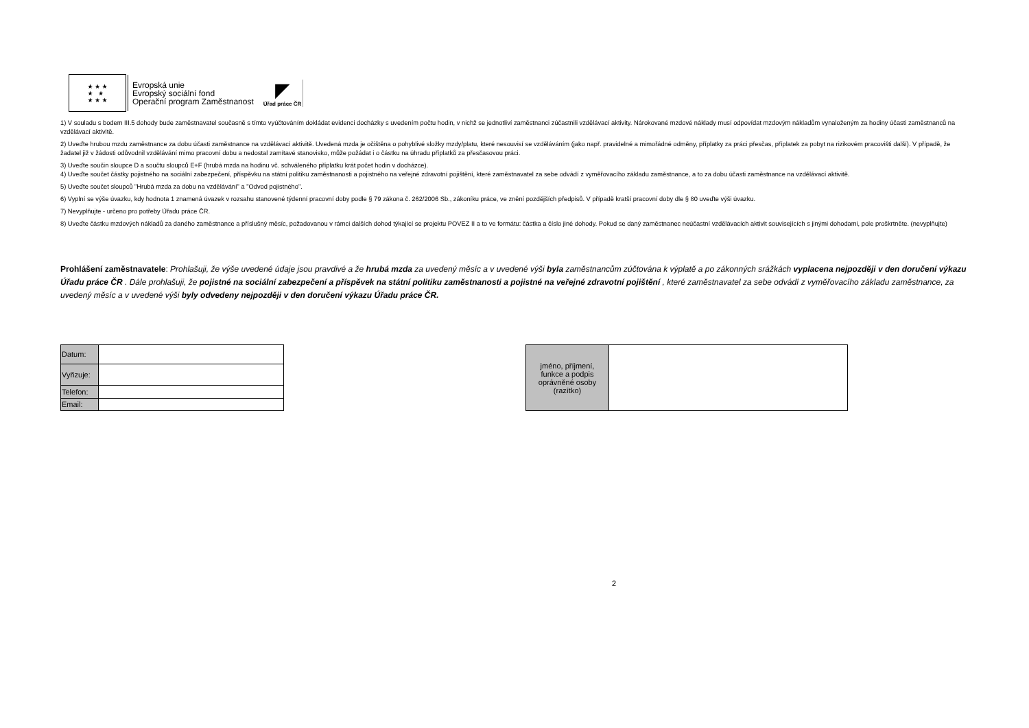★ ★ ★
★ ★
★ ★ ★
Evropská unie
Evropský sociální fond
Operační program Zaměstnanost
◤
Úřad práce ČR
1) V souladu s bodem III.5 dohody bude zaměstnavatel současně s tímto vyúčtováním dokládat evidenci docházky s uvedením počtu hodin, v nichž se jednotliví zaměstnanci zúčastnili vzdělávací aktivity. Nárokované mzdové náklady musí odpovídat mzdovým nákladům vynaloženým za hodiny účasti zaměstnanců na vzdělávací aktivitě.
2) Uveďte hrubou mzdu zaměstnance za dobu účasti zaměstnance na vzdělávací aktivitě. Uvedená mzda je očištěna o pohyblivé složky mzdy/platu, které nesouvisí se vzděláváním (jako např. pravidelné a mimořádné odměny, příplatky za práci přesčas, příplatek za pobyt na rizikovém pracovišti další). V případě, že žadatel již v žádosti odůvodnil vzdělávání mimo pracovní dobu a nedostal zamítavé stanovisko, může požádat i o částku na úhradu příplatků za přesčasovou práci.
3) Uveďte součin sloupce D a součtu sloupců E+F (hrubá mzda na hodinu vč. schváleného příplatku krát počet hodin v docházce).
4) Uveďte součet částky pojistného na sociální zabezpečení, příspěvku na státní politiku zaměstnanosti a pojistného na veřejné zdravotní pojištění, které zaměstnavatel za sebe odvádí z vyměřovacího základu zaměstnance, a to za dobu účasti zaměstnance na vzdělávací aktivitě.
5) Uveďte součet sloupců "Hrubá mzda za dobu na vzdělávání" a "Odvod pojistného".
6) Vyplní se výše úvazku, kdy hodnota 1 znamená úvazek v rozsahu stanovené týdenní pracovní doby podle § 79 zákona č. 262/2006 Sb., zákoníku práce, ve znění pozdějších předpisů. V případě kratší pracovní doby dle § 80 uveďte výši úvazku.
7) Nevyplňujte - určeno pro potřeby Úřadu práce ČR.
8) Uveďte částku mzdových nákladů za daného zaměstnance a příslušný měsíc, požadovanou v rámci dalších dohod týkající se projektu POVEZ II a to ve formátu: částka a číslo jiné dohody. Pokud se daný zaměstnanec neúčastní vzdělávacích aktivit souvisejících s jinými dohodami, pole proškrtněte. (nevyplňujte)
Prohlášení zaměstnavatele: Prohlašuji, že výše uvedené údaje jsou pravdivé a že hrubá mzda za uvedený měsíc a v uvedené výši byla zaměstnancům zúčtována k výplatě a po zákonných srážkách vyplacena nejpozději v den doručení výkazu Úřadu práce ČR . Dále prohlašuji, že pojistné na sociální zabezpečení a příspěvek na státní politiku zaměstnanosti a pojistné na veřejné zdravotní pojištění , které zaměstnavatel za sebe odvádí z vyměřovacího základu zaměstnance, za uvedený měsíc a v uvedené výši byly odvedeny nejpozději v den doručení výkazu Úřadu práce ČR.
| Datum: | |
| Vyřizuje: | |
| Telefon: | |
| Email: | |
| jméno, příjmení, funkce a podpis oprávněné osoby (razítko) | |
2